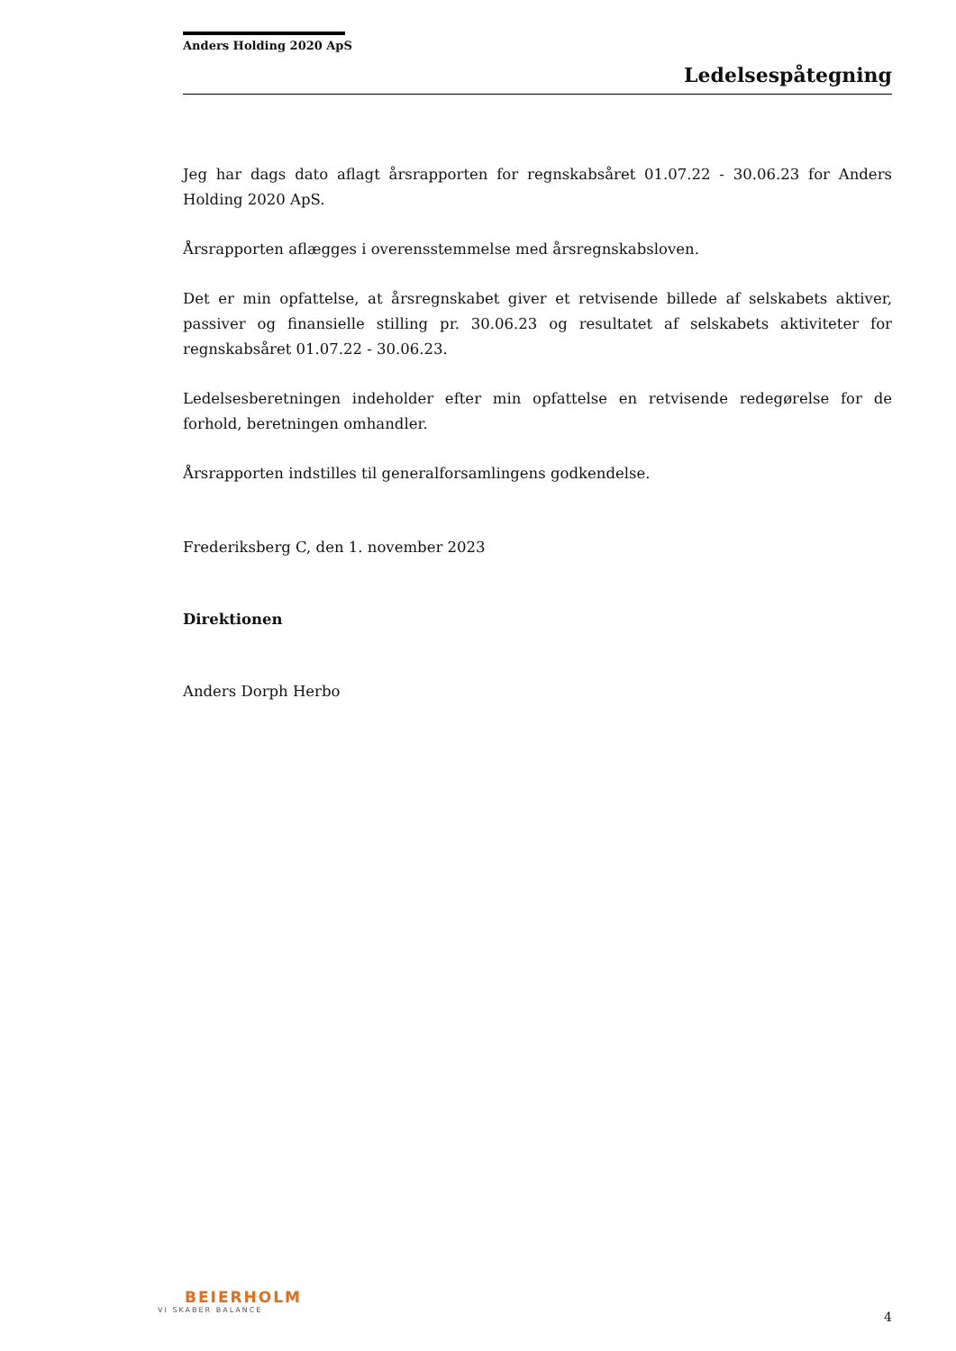Anders Holding 2020 ApS
Ledelsespåtegning
Jeg har dags dato aflagt årsrapporten for regnskabsåret 01.07.22 - 30.06.23 for Anders Holding 2020 ApS.
Årsrapporten aflægges i overensstemmelse med årsregnskabsloven.
Det er min opfattelse, at årsregnskabet giver et retvisende billede af selskabets aktiver, passiver og finansielle stilling pr. 30.06.23 og resultatet af selskabets aktiviteter for regnskabsåret 01.07.22 - 30.06.23.
Ledelsesberetningen indeholder efter min opfattelse en retvisende redegørelse for de forhold, beretningen omhandler.
Årsrapporten indstilles til generalforsamlingens godkendelse.
Frederiksberg C, den 1. november 2023
Direktionen
Anders Dorph Herbo
BEIERHOLM
VI SKABER BALANCE
4